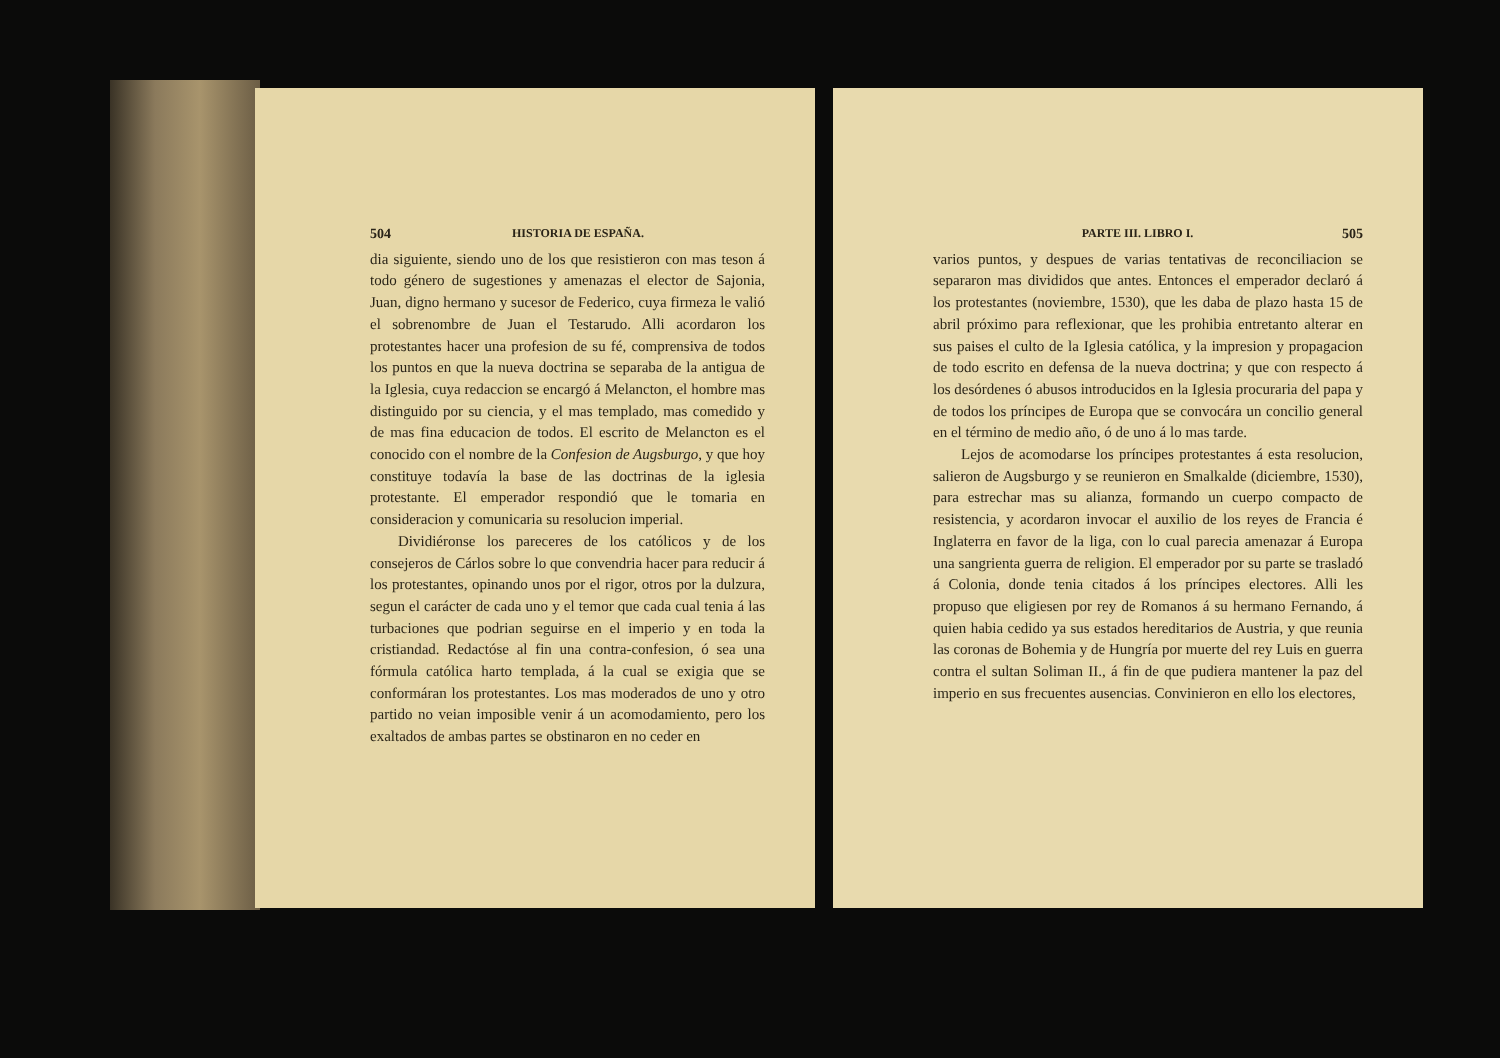504 HISTORIA DE ESPAÑA.
dia siguiente, siendo uno de los que resistieron con mas teson á todo género de sugestiones y amenazas el elector de Sajonia, Juan, digno hermano y sucesor de Federico, cuya firmeza le valió el sobrenombre de Juan el Testarudo. Alli acordaron los protestantes hacer una profesion de su fé, comprensiva de todos los puntos en que la nueva doctrina se separaba de la antigua de la Iglesia, cuya redaccion se encargó á Melancton, el hombre mas distinguido por su ciencia, y el mas templado, mas comedido y de mas fina educacion de todos. El escrito de Melancton es el conocido con el nombre de la Confesion de Augsburgo, y que hoy constituye todavía la base de las doctrinas de la iglesia protestante. El emperador respondió que le tomaria en consideracion y comunicaria su resolucion imperial.
Dividiéronse los pareceres de los católicos y de los consejeros de Cárlos sobre lo que convendria hacer para reducir á los protestantes, opinando unos por el rigor, otros por la dulzura, segun el carácter de cada uno y el temor que cada cual tenia á las turbaciones que podrian seguirse en el imperio y en toda la cristiandad. Redactóse al fin una contra-confesion, ó sea una fórmula católica harto templada, á la cual se exigia que se conformáran los protestantes. Los mas moderados de uno y otro partido no veian imposible venir á un acomodamiento, pero los exaltados de ambas partes se obstinaron en no ceder en
PARTE III. LIBRO I. 505
varios puntos, y despues de varias tentativas de reconciliacion se separaron mas divididos que antes. Entonces el emperador declaró á los protestantes (noviembre, 1530), que les daba de plazo hasta 15 de abril próximo para reflexionar, que les prohibia entretanto alterar en sus paises el culto de la Iglesia católica, y la impresion y propagacion de todo escrito en defensa de la nueva doctrina; y que con respecto á los desórdenes ó abusos introducidos en la Iglesia procuraria del papa y de todos los príncipes de Europa que se convocára un concilio general en el término de medio año, ó de uno á lo mas tarde.
Lejos de acomodarse los príncipes protestantes á esta resolucion, salieron de Augsburgo y se reunieron en Smalkalde (diciembre, 1530), para estrechar mas su alianza, formando un cuerpo compacto de resistencia, y acordaron invocar el auxilio de los reyes de Francia é Inglaterra en favor de la liga, con lo cual parecia amenazar á Europa una sangrienta guerra de religion. El emperador por su parte se trasladó á Colonia, donde tenia citados á los príncipes electores. Alli les propuso que eligiesen por rey de Romanos á su hermano Fernando, á quien habia cedido ya sus estados hereditarios de Austria, y que reunia las coronas de Bohemia y de Hungría por muerte del rey Luis en guerra contra el sultan Soliman II., á fin de que pudiera mantener la paz del imperio en sus frecuentes ausencias. Convinieron en ello los electores,